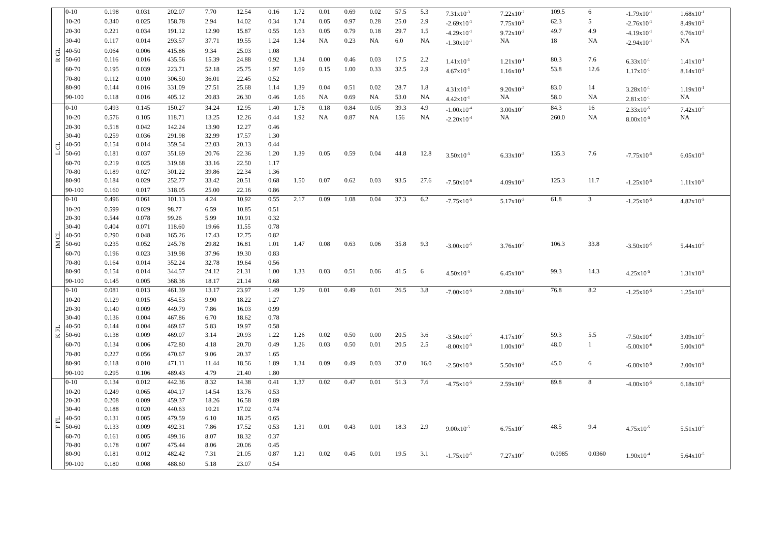| R GL | 0-10 | 0.198 | 0.031 | 202.07 | 7.70 | 12.54 | 0.16 | 1.72 | 0.01 | 0.69 | 0.02 | 57.5 | 5.3 | 7.31x10<sup>-3</sup> | 7.22x10<sup>-2</sup> | 109.5 | 6 | -1.79x10<sup>-1</sup> | 1.68x10<sup>-1</sup> |
| | 10-20 | 0.340 | 0.025 | 158.78 | 2.94 | 14.02 | 0.34 | 1.74 | 0.05 | 0.97 | 0.28 | 25.0 | 2.9 | -2.69x10<sup>-1</sup> | 7.75x10<sup>-2</sup> | 62.3 | 5 | -2.76x10<sup>-1</sup> | 8.49x10<sup>-2</sup> |
| | 20-30 | 0.221 | 0.034 | 191.12 | 12.90 | 15.87 | 0.55 | 1.63 | 0.05 | 0.79 | 0.18 | 29.7 | 1.5 | -4.29x10<sup>-1</sup> | 9.72x10<sup>-2</sup> | 49.7 | 4.9 | -4.19x10<sup>-1</sup> | 6.76x10<sup>-2</sup> |
| | 30-40 | 0.117 | 0.014 | 293.57 | 37.71 | 19.55 | 1.24 | 1.34 | NA | 0.23 | NA | 6.0 | NA | -1.30x10<sup>-1</sup> | NA | 18 | NA | -2.94x10<sup>-1</sup> | NA |
| | 40-50 | 0.064 | 0.006 | 415.86 | 9.34 | 25.03 | 1.08 | | | | | | | | | | | | |
| | 50-60 | 0.116 | 0.016 | 435.56 | 15.39 | 24.88 | 0.92 | 1.34 | 0.00 | 0.46 | 0.03 | 17.5 | 2.2 | 1.41x10<sup>-1</sup> | 1.21x10<sup>-1</sup> | 80.3 | 7.6 | 6.33x10<sup>-1</sup> | 1.41x10<sup>-1</sup> |
| | 60-70 | 0.195 | 0.039 | 223.71 | 52.18 | 25.75 | 1.97 | 1.69 | 0.15 | 1.00 | 0.33 | 32.5 | 2.9 | 4.67x10<sup>-1</sup> | 1.16x10<sup>-1</sup> | 53.8 | 12.6 | 1.17x10<sup>-1</sup> | 8.14x10<sup>-2</sup> |
| | 70-80 | 0.112 | 0.010 | 306.50 | 36.01 | 22.45 | 0.52 | | | | | | | | | | | | |
| | 80-90 | 0.144 | 0.016 | 331.09 | 27.51 | 25.68 | 1.14 | 1.39 | 0.04 | 0.51 | 0.02 | 28.7 | 1.8 | 4.31x10<sup>-1</sup> | 9.20x10<sup>-2</sup> | 83.0 | 14 | 3.28x10<sup>-1</sup> | 1.19x10<sup>-1</sup> |
| | 90-100 | 0.118 | 0.016 | 405.12 | 20.83 | 26.30 | 0.46 | 1.66 | NA | 0.69 | NA | 53.0 | NA | 4.42x10<sup>-1</sup> | NA | 58.0 | NA | 2.81x10<sup>-1</sup> | NA |
| L CL | 0-10 | 0.493 | 0.145 | 150.27 | 34.24 | 12.95 | 1.40 | 1.78 | 0.18 | 0.84 | 0.05 | 39.3 | 4.9 | -1.00x10<sup>-4</sup> | 3.00x10<sup>-5</sup> | 84.3 | 16 | 2.33x10<sup>-5</sup> | 7.42x10<sup>-5</sup> |
| | 10-20 | 0.576 | 0.105 | 118.71 | 13.25 | 12.26 | 0.44 | 1.92 | NA | 0.87 | NA | 156 | NA | -2.20x10<sup>-4</sup> | NA | 260.0 | NA | 8.00x10<sup>-5</sup> | NA |
| | 20-30 | 0.518 | 0.042 | 142.24 | 13.90 | 12.27 | 0.46 | | | | | | | | | | | | |
| | 30-40 | 0.259 | 0.036 | 291.98 | 32.99 | 17.57 | 1.30 | | | | | | | | | | | | |
| | 40-50 | 0.154 | 0.014 | 359.54 | 22.03 | 20.13 | 0.44 | | | | | | | | | | | | |
| | 50-60 | 0.181 | 0.037 | 351.69 | 20.76 | 22.36 | 1.20 | 1.39 | 0.05 | 0.59 | 0.04 | 44.8 | 12.8 | 3.50x10<sup>-5</sup> | 6.33x10<sup>-5</sup> | 135.3 | 7.6 | -7.75x10<sup>-5</sup> | 6.05x10<sup>-5</sup> |
| | 60-70 | 0.219 | 0.025 | 319.68 | 33.16 | 22.50 | 1.17 | | | | | | | | | | | | |
| | 70-80 | 0.189 | 0.027 | 301.22 | 39.86 | 22.34 | 1.36 | | | | | | | | | | | | |
| | 80-90 | 0.184 | 0.029 | 252.77 | 33.42 | 20.51 | 0.68 | 1.50 | 0.07 | 0.62 | 0.03 | 93.5 | 27.6 | -7.50x10<sup>-6</sup> | 4.09x10<sup>-5</sup> | 125.3 | 11.7 | -1.25x10<sup>-5</sup> | 1.11x10<sup>-5</sup> |
| | 90-100 | 0.160 | 0.017 | 318.05 | 25.00 | 22.16 | 0.86 | | | | | | | | | | | | |
| IM CL | 0-10 | 0.496 | 0.061 | 101.13 | 4.24 | 10.92 | 0.55 | 2.17 | 0.09 | 1.08 | 0.04 | 37.3 | 6.2 | -7.75x10<sup>-5</sup> | 5.17x10<sup>-5</sup> | 61.8 | 3 | -1.25x10<sup>-5</sup> | 4.82x10<sup>-5</sup> |
| | 10-20 | 0.599 | 0.029 | 98.77 | 6.59 | 10.85 | 0.51 | | | | | | | | | | | | |
| | 20-30 | 0.544 | 0.078 | 99.26 | 5.99 | 10.91 | 0.32 | | | | | | | | | | | | |
| | 30-40 | 0.404 | 0.071 | 118.60 | 19.66 | 11.55 | 0.78 | | | | | | | | | | | | |
| | 40-50 | 0.290 | 0.048 | 165.26 | 17.43 | 12.75 | 0.82 | | | | | | | | | | | | |
| | 50-60 | 0.235 | 0.052 | 245.78 | 29.82 | 16.81 | 1.01 | 1.47 | 0.08 | 0.63 | 0.06 | 35.8 | 9.3 | -3.00x10<sup>-5</sup> | 3.76x10<sup>-5</sup> | 106.3 | 33.8 | -3.50x10<sup>-5</sup> | 5.44x10<sup>-5</sup> |
| | 60-70 | 0.196 | 0.023 | 319.98 | 37.96 | 19.30 | 0.83 | | | | | | | | | | | | |
| | 70-80 | 0.164 | 0.014 | 352.24 | 32.78 | 19.64 | 0.56 | | | | | | | | | | | | |
| | 80-90 | 0.154 | 0.014 | 344.57 | 24.12 | 21.31 | 1.00 | 1.33 | 0.03 | 0.51 | 0.06 | 41.5 | 6 | 4.50x10<sup>-5</sup> | 6.45x10<sup>-6</sup> | 99.3 | 14.3 | 4.25x10<sup>-5</sup> | 1.31x10<sup>-5</sup> |
| | 90-100 | 0.145 | 0.005 | 368.36 | 18.17 | 21.14 | 0.68 | | | | | | | | | | | | |
| K FL | 0-10 | 0.081 | 0.013 | 461.39 | 13.17 | 23.97 | 1.49 | 1.29 | 0.01 | 0.49 | 0.01 | 26.5 | 3.8 | -7.00x10<sup>-5</sup> | 2.08x10<sup>-5</sup> | 76.8 | 8.2 | -1.25x10<sup>-5</sup> | 1.25x10<sup>-5</sup> |
| | 10-20 | 0.129 | 0.015 | 454.53 | 9.90 | 18.22 | 1.27 | | | | | | | | | | | | |
| | 20-30 | 0.140 | 0.009 | 449.79 | 7.86 | 16.03 | 0.99 | | | | | | | | | | | | |
| | 30-40 | 0.136 | 0.004 | 467.86 | 6.70 | 18.62 | 0.78 | | | | | | | | | | | | |
| | 40-50 | 0.144 | 0.004 | 469.67 | 5.83 | 19.97 | 0.58 | | | | | | | | | | | | |
| | 50-60 | 0.138 | 0.009 | 469.07 | 3.14 | 20.93 | 1.22 | 1.26 | 0.02 | 0.50 | 0.00 | 20.5 | 3.6 | -3.50x10<sup>-5</sup> | 4.17x10<sup>-5</sup> | 59.3 | 5.5 | -7.50x10<sup>-6</sup> | 3.09x10<sup>-5</sup> |
| | 60-70 | 0.134 | 0.006 | 472.80 | 4.18 | 20.70 | 0.49 | 1.26 | 0.03 | 0.50 | 0.01 | 20.5 | 2.5 | -8.00x10<sup>-5</sup> | 1.00x10<sup>-5</sup> | 48.0 | 1 | -5.00x10<sup>-6</sup> | 5.00x10<sup>-6</sup> |
| | 70-80 | 0.227 | 0.056 | 470.67 | 9.06 | 20.37 | 1.65 | | | | | | | | | | | | |
| | 80-90 | 0.118 | 0.010 | 471.11 | 11.44 | 18.56 | 1.89 | 1.34 | 0.09 | 0.49 | 0.03 | 37.0 | 16.0 | -2.50x10<sup>-5</sup> | 5.50x10<sup>-5</sup> | 45.0 | 6 | -6.00x10<sup>-5</sup> | 2.00x10<sup>-5</sup> |
| | 90-100 | 0.295 | 0.106 | 489.43 | 4.79 | 21.40 | 1.80 | | | | | | | | | | | | |
| F FL | 0-10 | 0.134 | 0.012 | 442.36 | 8.32 | 14.38 | 0.41 | 1.37 | 0.02 | 0.47 | 0.01 | 51.3 | 7.6 | -4.75x10<sup>-5</sup> | 2.59x10<sup>-5</sup> | 89.8 | 8 | -4.00x10<sup>-5</sup> | 6.18x10<sup>-5</sup> |
| | 10-20 | 0.249 | 0.065 | 404.17 | 14.54 | 13.76 | 0.53 | | | | | | | | | | | | |
| | 20-30 | 0.208 | 0.009 | 459.37 | 18.26 | 16.58 | 0.89 | | | | | | | | | | | | |
| | 30-40 | 0.188 | 0.020 | 440.63 | 10.21 | 17.02 | 0.74 | | | | | | | | | | | | |
| | 40-50 | 0.131 | 0.005 | 479.59 | 6.10 | 18.25 | 0.65 | | | | | | | | | | | | |
| | 50-60 | 0.133 | 0.009 | 492.31 | 7.86 | 17.52 | 0.53 | 1.31 | 0.01 | 0.43 | 0.01 | 18.3 | 2.9 | 9.00x10<sup>-5</sup> | 6.75x10<sup>-5</sup> | 48.5 | 9.4 | 4.75x10<sup>-5</sup> | 5.51x10<sup>-5</sup> |
| | 60-70 | 0.161 | 0.005 | 499.16 | 8.07 | 18.32 | 0.37 | | | | | | | | | | | | |
| | 70-80 | 0.178 | 0.007 | 475.44 | 8.06 | 20.06 | 0.45 | | | | | | | | | | | | |
| | 80-90 | 0.181 | 0.012 | 482.42 | 7.31 | 21.05 | 0.87 | 1.21 | 0.02 | 0.45 | 0.01 | 19.5 | 3.1 | -1.75x10<sup>-5</sup> | 7.27x10<sup>-5</sup> | 0.0985 | 0.0360 | 1.90x10<sup>-4</sup> | 5.64x10<sup>-5</sup> |
| | 90-100 | 0.180 | 0.008 | 488.60 | 5.18 | 23.07 | 0.54 | | | | | | | | | | | | |